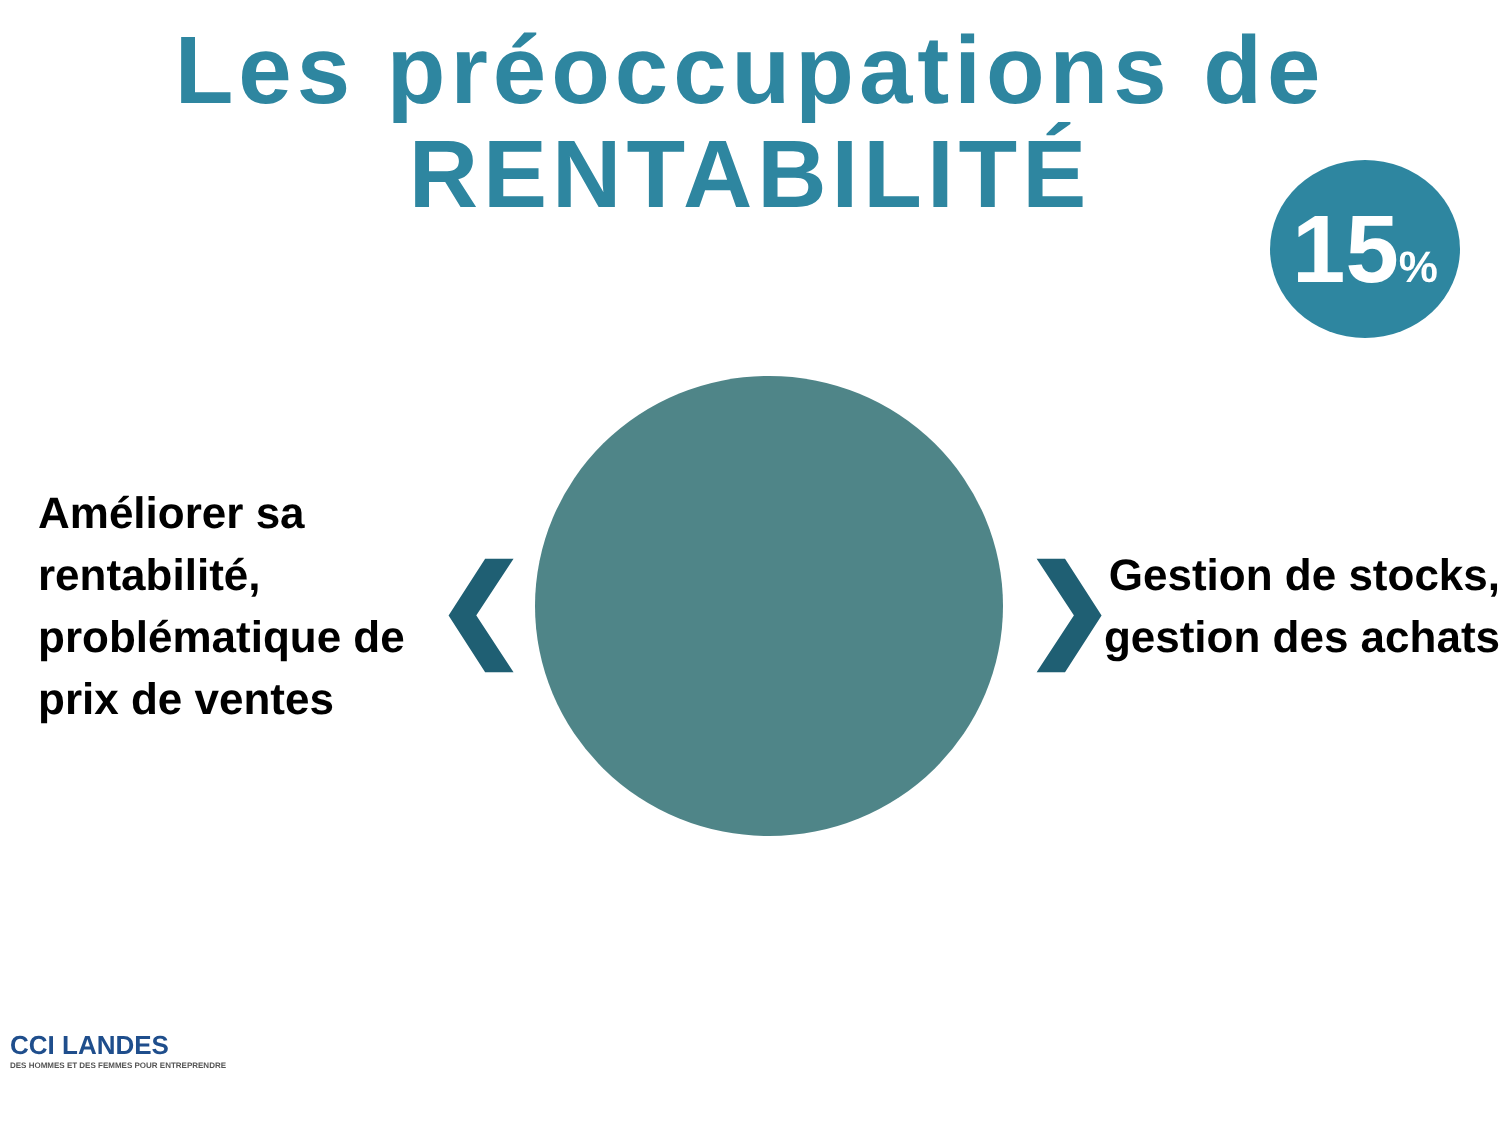Les préoccupations de
RENTABILITÉ
15%
Améliorer sa rentabilité, problématique de prix de ventes
❮ ❯
Gestion de stocks, gestion des achats
CCI LANDES
DES HOMMES ET DES FEMMES POUR ENTREPRENDRE